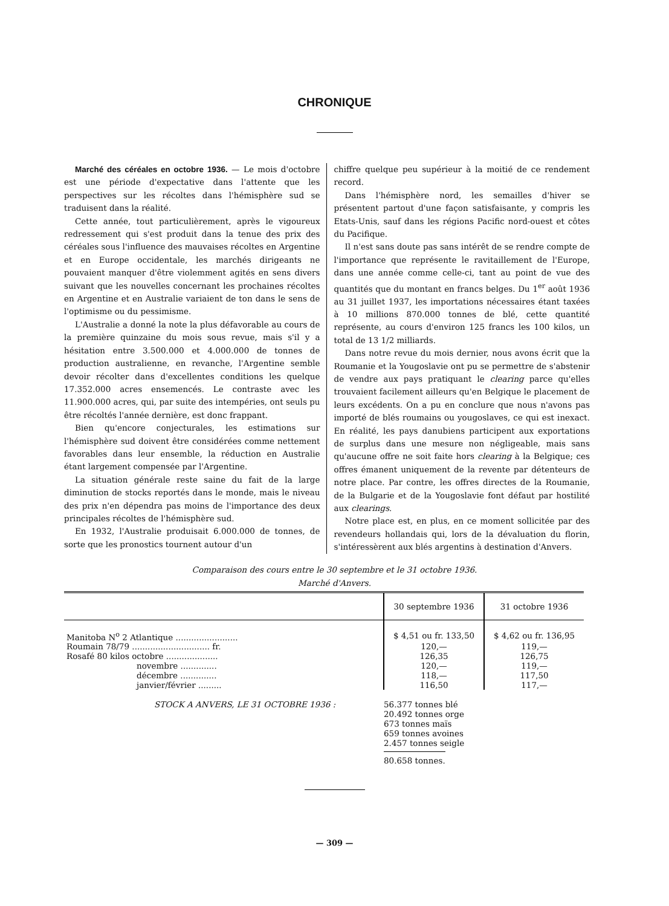CHRONIQUE
Marché des céréales en octobre 1936. — Le mois d'octobre est une période d'expectative dans l'attente que les perspectives sur les récoltes dans l'hémisphère sud se traduisent dans la réalité.
Cette année, tout particulièrement, après le vigoureux redressement qui s'est produit dans la tenue des prix des céréales sous l'influence des mauvaises récoltes en Argentine et en Europe occidentale, les marchés dirigeants ne pouvaient manquer d'être violemment agités en sens divers suivant que les nouvelles concernant les prochaines récoltes en Argentine et en Australie variaient de ton dans le sens de l'optimisme ou du pessimisme.
L'Australie a donné la note la plus défavorable au cours de la première quinzaine du mois sous revue, mais s'il y a hésitation entre 3.500.000 et 4.000.000 de tonnes de production australienne, en revanche, l'Argentine semble devoir récolter dans d'excellentes conditions les quelque 17.352.000 acres ensemencés. Le contraste avec les 11.900.000 acres, qui, par suite des intempéries, ont seuls pu être récoltés l'année dernière, est donc frappant.
Bien qu'encore conjecturales, les estimations sur l'hémisphère sud doivent être considérées comme nettement favorables dans leur ensemble, la réduction en Australie étant largement compensée par l'Argentine.
La situation générale reste saine du fait de la large diminution de stocks reportés dans le monde, mais le niveau des prix n'en dépendra pas moins de l'importance des deux principales récoltes de l'hémisphère sud.
En 1932, l'Australie produisait 6.000.000 de tonnes, de sorte que les pronostics tournent autour d'un
chiffre quelque peu supérieur à la moitié de ce rendement record.
Dans l'hémisphère nord, les semailles d'hiver se présentent partout d'une façon satisfaisante, y compris les Etats-Unis, sauf dans les régions Pacific nord-ouest et côtes du Pacifique.
Il n'est sans doute pas sans intérêt de se rendre compte de l'importance que représente le ravitaillement de l'Europe, dans une année comme celle-ci, tant au point de vue des quantités que du montant en francs belges. Du 1<sup>er</sup> août 1936 au 31 juillet 1937, les importations nécessaires étant taxées à 10 millions 870.000 tonnes de blé, cette quantité représente, au cours d'environ 125 francs les 100 kilos, un total de 13 1/2 milliards.
Dans notre revue du mois dernier, nous avons écrit que la Roumanie et la Yougoslavie ont pu se permettre de s'abstenir de vendre aux pays pratiquant le clearing parce qu'elles trouvaient facilement ailleurs qu'en Belgique le placement de leurs excédents. On a pu en conclure que nous n'avons pas importé de blés roumains ou yougoslaves, ce qui est inexact. En réalité, les pays danubiens participent aux exportations de surplus dans une mesure non négligeable, mais sans qu'aucune offre ne soit faite hors clearing à la Belgique; ces offres émanent uniquement de la revente par détenteurs de notre place. Par contre, les offres directes de la Roumanie, de la Bulgarie et de la Yougoslavie font défaut par hostilité aux clearings.
Notre place est, en plus, en ce moment sollicitée par des revendeurs hollandais qui, lors de la dévaluation du florin, s'intéressèrent aux blés argentins à destination d'Anvers.
Comparaison des cours entre le 30 septembre et le 31 octobre 1936.
Marché d'Anvers.
| | 30 septembre 1936 | 31 octobre 1936 |
| --- | --- | --- |
| Manitoba N<sup>o</sup> 2 Atlantique ........................ | $ 4,51 ou fr. 133,50 | $ 4,62 ou fr. 136,95 |
| Roumain 78/79 .............................. fr. | 120,— | 119,— |
| Rosafé 80 kilos octobre .................... | 126,35 | 126,75 |
| novembre .............. | 120,— | 119,— |
| décembre .............. | 118,— | 117,50 |
| janvier/février ......... | 116,50 | 117,— |
STOCK A ANVERS, LE 31 OCTOBRE 1936 : 56.377 tonnes blé
20.492 tonnes orge
673 tonnes maïs
659 tonnes avoines
2.457 tonnes seigle
80.658 tonnes.
— 309 —